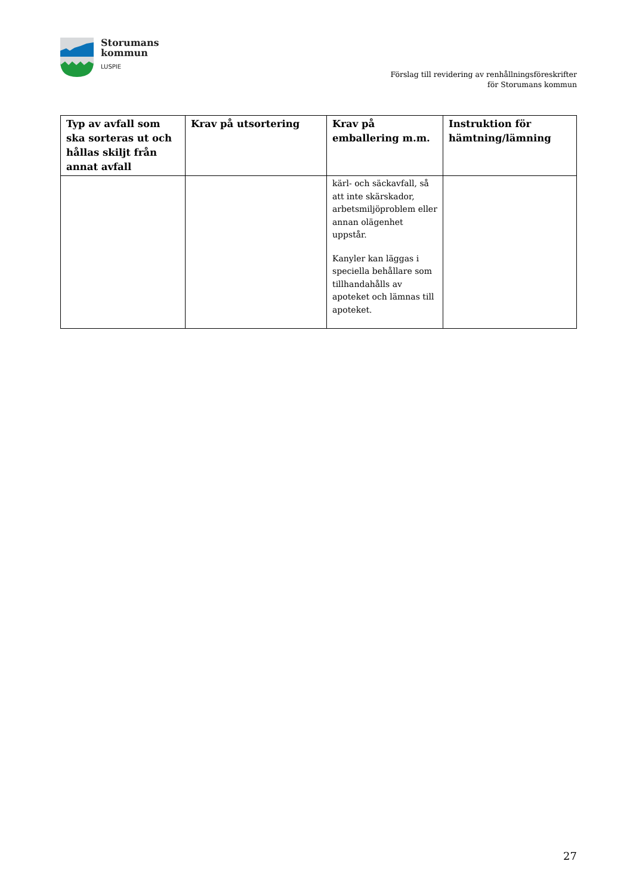Storumans
kommun
LUSPIE
Förslag till revidering av renhållningsföreskrifter
för Storumans kommun
| Typ av avfall som ska sorteras ut och hållas skiljt från annat avfall | Krav på utsortering | Krav på emballering m.m. | Instruktion för hämtning/lämning |
| --- | --- | --- | --- |
| | | kärl- och säckavfall, så att inte skärskador, arbetsmiljöproblem eller annan olägenhet uppstår. Kanyler kan läggas i speciella behållare som tillhandahålls av apoteket och lämnas till apoteket. | |
27